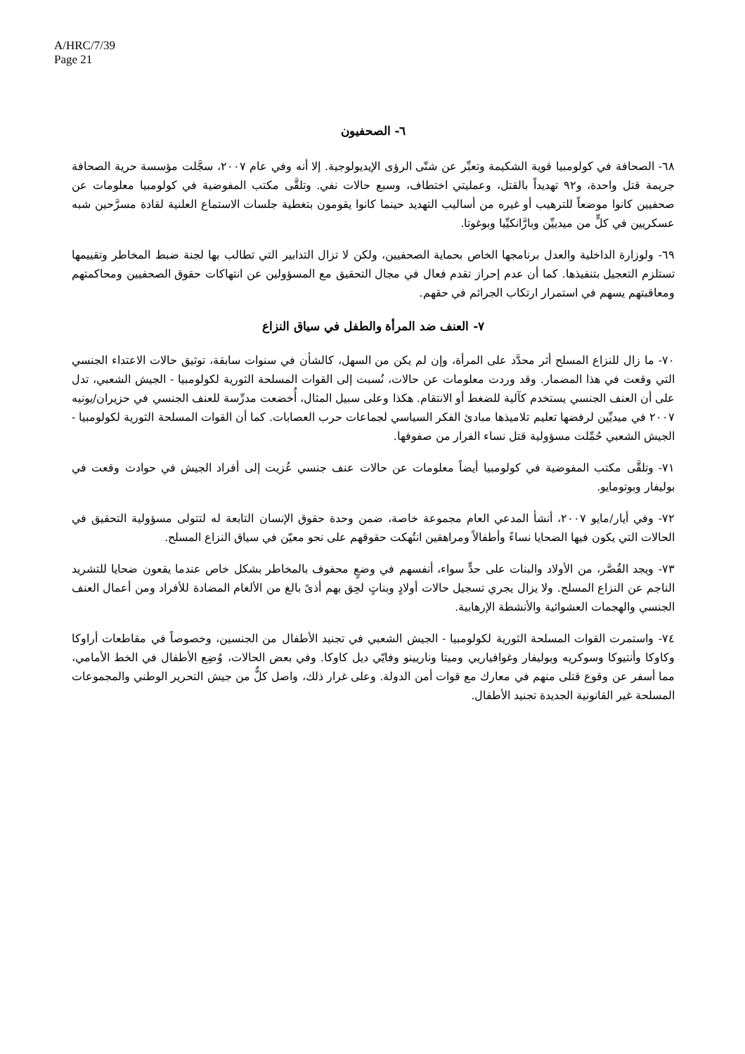A/HRC/7/39
Page 21
٦- الصحفيون
٦٨- الصحافة في كولومبيا قوية الشكيمة وتعبِّر عن شتّى الرؤى الإيديولوجية. إلا أنه وفي عام ٢٠٠٧، سجَّلت مؤسسة حرية الصحافة جريمة قتل واحدة، و٩٢ تهديداً بالقتل، وعمليتي اختطاف، وسبع حالات نفي. وتلقَّى مكتب المفوضية في كولومبيا معلومات عن صحفيين كانوا موضعاً للترهيب أو غيره من أساليب التهديد حينما كانوا يقومون بتغطية جلسات الاستماع العلنية لقادة مسرَّحين شبه عسكريين في كلٍّ من ميدييِّن وبارَّانكيِّيا وبوغوتا.
٦٩- ولوزارة الداخلية والعدل برنامجها الخاص بحماية الصحفيين، ولكن لا تزال التدابير التي تطالب بها لجنة ضبط المخاطر وتقييمها تستلزم التعجيل بتنفيذها. كما أن عدم إحراز تقدم فعال في مجال التحقيق مع المسؤولين عن انتهاكات حقوق الصحفيين ومحاكمتهم ومعاقبتهم يسهم في استمرار ارتكاب الجرائم في حقهم.
٧- العنف ضد المرأة والطفل في سياق النزاع
٧٠- ما زال للنزاع المسلح أثر محدَّد على المرأة، وإن لم يكن من السهل، كالشأن في سنوات سابقة، توثيق حالات الاعتداء الجنسي التي وقعت في هذا المضمار. وقد وردت معلومات عن حالات، نُسبت إلى القوات المسلحة الثورية لكولومبيا - الجيش الشعبي، تدل على أن العنف الجنسي يستخدم كآلية للضغط أو الانتقام. هكذا وعلى سبيل المثال، أُخضعت مدرِّسة للعنف الجنسي في حزيران/يونيه ٢٠٠٧ في ميديِّين لرفضها تعليم تلاميذها مبادئ الفكر السياسي لجماعات حرب العصابات. كما أن القوات المسلحة الثورية لكولومبيا - الجيش الشعبي حُمِّلت مسؤولية قتل نساء الفرار من صفوفها.
٧١- وتلقَّى مكتب المفوضية في كولومبيا أيضاً معلومات عن حالات عنف جنسي عُزيت إلى أفراد الجيش في حوادث وقعت في بوليفار وبوتومايو.
٧٢- وفي أيار/مايو ٢٠٠٧، أنشأ المدعي العام مجموعة خاصة، ضمن وحدة حقوق الإنسان التابعة له لتتولى مسؤولية التحقيق في الحالات التي يكون فيها الضحايا نساءً وأطفالاً ومراهقين انتُهكت حقوقهم على نحو معيّن في سياق النزاع المسلح.
٧٣- ويجد القُصَّر، من الأولاد والبنات على حدٍّ سواء، أنفسهم في وضعٍ محفوف بالمخاطر بشكل خاص عندما يقعون ضحايا للتشريد الناجم عن النزاع المسلح. ولا يزال يجري تسجيل حالات أولادٍ وبناتٍ لحِق بهم أذىً بالغ من الألغام المضادة للأفراد ومن أعمال العنف الجنسي والهجمات العشوائية والأنشطة الإرهابية.
٧٤- واستمرت القوات المسلحة الثورية لكولومبيا - الجيش الشعبي في تجنيد الأطفال من الجنسين، وخصوصاً في مقاطعات أراوكا وكاوكا وأنتيوكا وسوكريه وبوليفار وغوافياريي وميتا وناريينو وفايّي ديل كاوكا. وفي بعض الحالات، وُضِع الأطفال في الخط الأمامي، مما أسفر عن وقوع قتلى منهم في معارك مع قوات أمن الدولة. وعلى غرار ذلك، واصل كلٌّ من جيش التحرير الوطني والمجموعات المسلحة غير القانونية الجديدة تجنيد الأطفال.